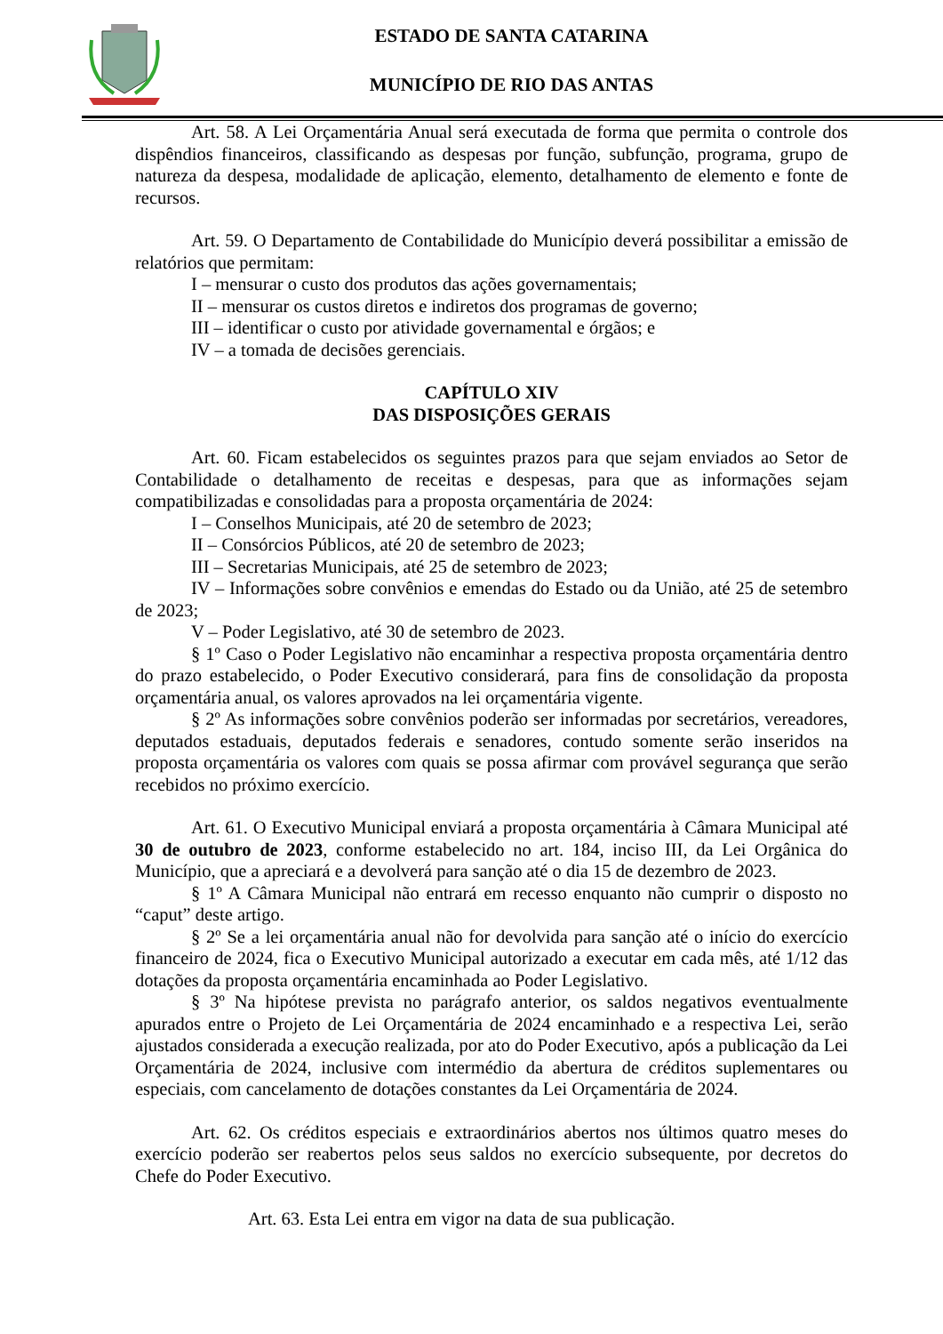ESTADO DE SANTA CATARINA
MUNICÍPIO DE RIO DAS ANTAS
Art. 58. A Lei Orçamentária Anual será executada de forma que permita o controle dos dispêndios financeiros, classificando as despesas por função, subfunção, programa, grupo de natureza da despesa, modalidade de aplicação, elemento, detalhamento de elemento e fonte de recursos.
Art. 59. O Departamento de Contabilidade do Município deverá possibilitar a emissão de relatórios que permitam:
I – mensurar o custo dos produtos das ações governamentais;
II – mensurar os custos diretos e indiretos dos programas de governo;
III – identificar o custo por atividade governamental e órgãos; e
IV – a tomada de decisões gerenciais.
CAPÍTULO XIV
DAS DISPOSIÇÕES GERAIS
Art. 60. Ficam estabelecidos os seguintes prazos para que sejam enviados ao Setor de Contabilidade o detalhamento de receitas e despesas, para que as informações sejam compatibilizadas e consolidadas para a proposta orçamentária de 2024:
I – Conselhos Municipais, até 20 de setembro de 2023;
II – Consórcios Públicos, até 20 de setembro de 2023;
III – Secretarias Municipais, até 25 de setembro de 2023;
IV – Informações sobre convênios e emendas do Estado ou da União, até 25 de setembro de 2023;
V – Poder Legislativo, até 30 de setembro de 2023.
§ 1º Caso o Poder Legislativo não encaminhar a respectiva proposta orçamentária dentro do prazo estabelecido, o Poder Executivo considerará, para fins de consolidação da proposta orçamentária anual, os valores aprovados na lei orçamentária vigente.
§ 2º As informações sobre convênios poderão ser informadas por secretários, vereadores, deputados estaduais, deputados federais e senadores, contudo somente serão inseridos na proposta orçamentária os valores com quais se possa afirmar com provável segurança que serão recebidos no próximo exercício.
Art. 61. O Executivo Municipal enviará a proposta orçamentária à Câmara Municipal até 30 de outubro de 2023, conforme estabelecido no art. 184, inciso III, da Lei Orgânica do Município, que a apreciará e a devolverá para sanção até o dia 15 de dezembro de 2023.
§ 1º A Câmara Municipal não entrará em recesso enquanto não cumprir o disposto no “caput” deste artigo.
§ 2º Se a lei orçamentária anual não for devolvida para sanção até o início do exercício financeiro de 2024, fica o Executivo Municipal autorizado a executar em cada mês, até 1/12 das dotações da proposta orçamentária encaminhada ao Poder Legislativo.
§ 3º Na hipótese prevista no parágrafo anterior, os saldos negativos eventualmente apurados entre o Projeto de Lei Orçamentária de 2024 encaminhado e a respectiva Lei, serão ajustados considerada a execução realizada, por ato do Poder Executivo, após a publicação da Lei Orçamentária de 2024, inclusive com intermédio da abertura de créditos suplementares ou especiais, com cancelamento de dotações constantes da Lei Orçamentária de 2024.
Art. 62. Os créditos especiais e extraordinários abertos nos últimos quatro meses do exercício poderão ser reabertos pelos seus saldos no exercício subsequente, por decretos do Chefe do Poder Executivo.
Art. 63. Esta Lei entra em vigor na data de sua publicação.